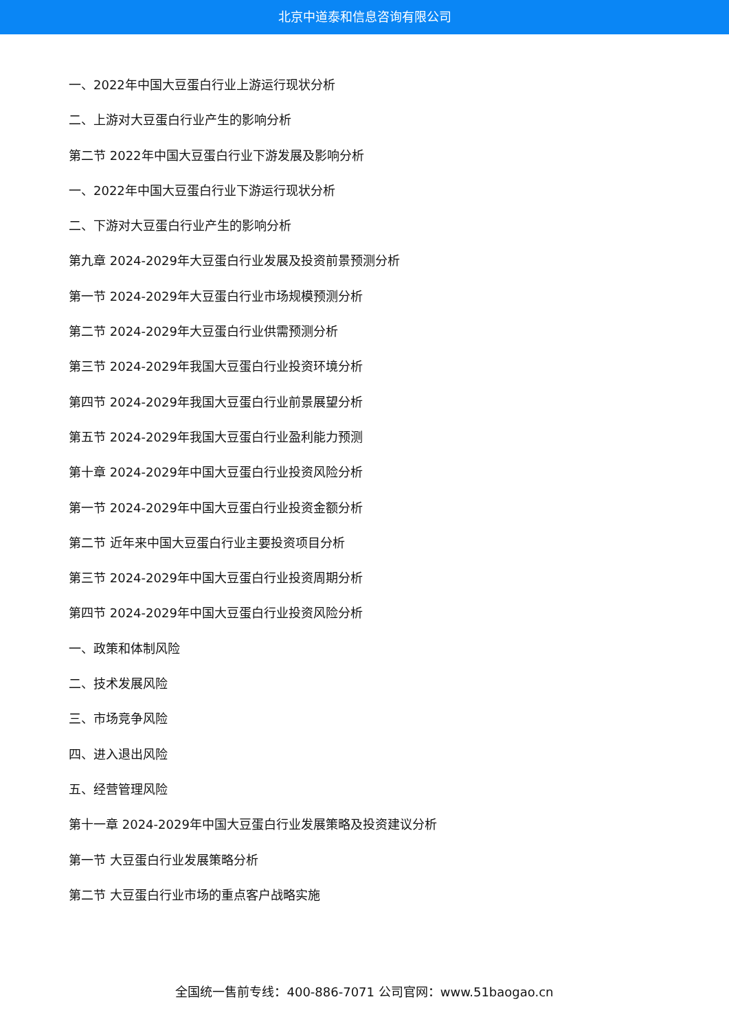北京中道泰和信息咨询有限公司
一、2022年中国大豆蛋白行业上游运行现状分析
二、上游对大豆蛋白行业产生的影响分析
第二节 2022年中国大豆蛋白行业下游发展及影响分析
一、2022年中国大豆蛋白行业下游运行现状分析
二、下游对大豆蛋白行业产生的影响分析
第九章 2024-2029年大豆蛋白行业发展及投资前景预测分析
第一节 2024-2029年大豆蛋白行业市场规模预测分析
第二节 2024-2029年大豆蛋白行业供需预测分析
第三节 2024-2029年我国大豆蛋白行业投资环境分析
第四节 2024-2029年我国大豆蛋白行业前景展望分析
第五节 2024-2029年我国大豆蛋白行业盈利能力预测
第十章 2024-2029年中国大豆蛋白行业投资风险分析
第一节 2024-2029年中国大豆蛋白行业投资金额分析
第二节 近年来中国大豆蛋白行业主要投资项目分析
第三节 2024-2029年中国大豆蛋白行业投资周期分析
第四节 2024-2029年中国大豆蛋白行业投资风险分析
一、政策和体制风险
二、技术发展风险
三、市场竞争风险
四、进入退出风险
五、经营管理风险
第十一章 2024-2029年中国大豆蛋白行业发展策略及投资建议分析
第一节 大豆蛋白行业发展策略分析
第二节 大豆蛋白行业市场的重点客户战略实施
全国统一售前专线：400-886-7071 公司官网：www.51baogao.cn